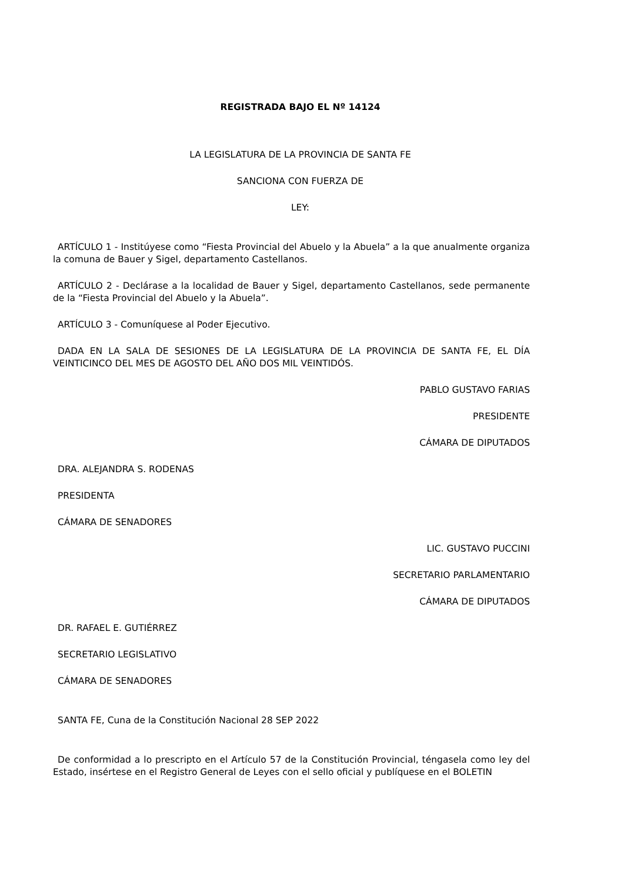REGISTRADA BAJO EL Nº 14124
LA LEGISLATURA DE LA PROVINCIA DE SANTA FE
SANCIONA CON FUERZA DE
LEY:
ARTÍCULO 1 - Institúyese como “Fiesta Provincial del Abuelo y la Abuela” a la que anualmente organiza la comuna de Bauer y Sigel, departamento Castellanos.
ARTÍCULO 2 - Declárase a la localidad de Bauer y Sigel, departamento Castellanos, sede permanente de la “Fiesta Provincial del Abuelo y la Abuela”.
ARTÍCULO 3 - Comuníquese al Poder Ejecutivo.
DADA EN LA SALA DE SESIONES DE LA LEGISLATURA DE LA PROVINCIA DE SANTA FE, EL DÍA VEINTICINCO DEL MES DE AGOSTO DEL AÑO DOS MIL VEINTIDÓS.
PABLO GUSTAVO FARIAS
PRESIDENTE
CÁMARA DE DIPUTADOS
DRA. ALEJANDRA S. RODENAS
PRESIDENTA
CÁMARA DE SENADORES
LIC. GUSTAVO PUCCINI
SECRETARIO PARLAMENTARIO
CÁMARA DE DIPUTADOS
DR. RAFAEL E. GUTIÉRREZ
SECRETARIO LEGISLATIVO
CÁMARA DE SENADORES
SANTA FE, Cuna de la Constitución Nacional 28 SEP 2022
De conformidad a lo prescripto en el Artículo 57 de la Constitución Provincial, téngasela como ley del Estado, insértese en el Registro General de Leyes con el sello oficial y publíquese en el BOLETIN